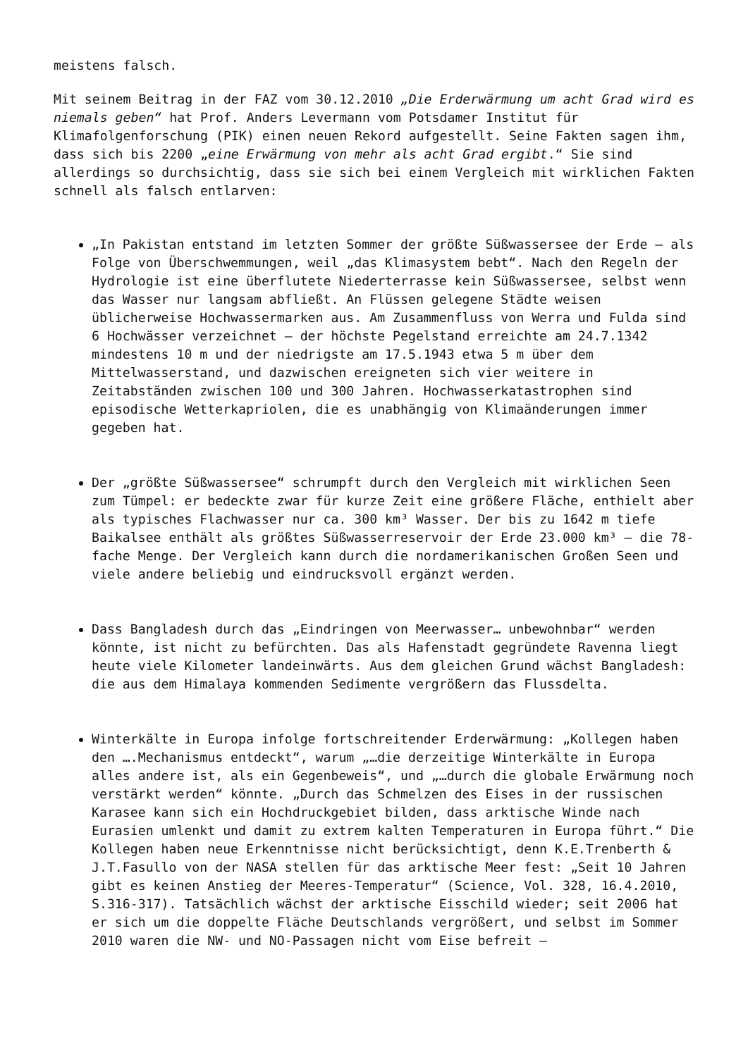meistens falsch.
Mit seinem Beitrag in der FAZ vom 30.12.2010 „Die Erderwärmung um acht Grad wird es niemals geben“ hat Prof. Anders Levermann vom Potsdamer Institut für Klimafolgenforschung (PIK) einen neuen Rekord aufgestellt. Seine Fakten sagen ihm, dass sich bis 2200 „eine Erwärmung von mehr als acht Grad ergibt.“ Sie sind allerdings so durchsichtig, dass sie sich bei einem Vergleich mit wirklichen Fakten schnell als falsch entlarven:
„In Pakistan entstand im letzten Sommer der größte Süßwassersee der Erde – als Folge von Überschwemmungen, weil „das Klimasystem bebt“. Nach den Regeln der Hydrologie ist eine überflutete Niederterrasse kein Süßwassersee, selbst wenn das Wasser nur langsam abfließt. An Flüssen gelegene Städte weisen üblicherweise Hochwassermarken aus. Am Zusammenfluss von Werra und Fulda sind 6 Hochwässer verzeichnet – der höchste Pegelstand erreichte am 24.7.1342 mindestens 10 m und der niedrigste am 17.5.1943 etwa 5 m über dem Mittelwasserstand, und dazwischen ereigneten sich vier weitere in Zeitabständen zwischen 100 und 300 Jahren. Hochwasserkatastrophen sind episodische Wetterkapriolen, die es unabhängig von Klimaänderungen immer gegeben hat.
Der „größte Süßwassersee“ schrumpft durch den Vergleich mit wirklichen Seen zum Tümpel: er bedeckte zwar für kurze Zeit eine größere Fläche, enthielt aber als typisches Flachwasser nur ca. 300 km³ Wasser. Der bis zu 1642 m tiefe Baikalsee enthält als größtes Süßwasserreservoir der Erde 23.000 km³ – die 78-fache Menge. Der Vergleich kann durch die nordamerikanischen Großen Seen und viele andere beliebig und eindrucksvoll ergänzt werden.
Dass Bangladesh durch das „Eindringen von Meerwasser… unbewohnbar“ werden könnte, ist nicht zu befürchten. Das als Hafenstadt gegründete Ravenna liegt heute viele Kilometer landeinwärts. Aus dem gleichen Grund wächst Bangladesh: die aus dem Himalaya kommenden Sedimente vergrößern das Flussdelta.
Winterkälte in Europa infolge fortschreitender Erderwärmung: „Kollegen haben den ….Mechanismus entdeckt“, warum „…die derzeitige Winterkälte in Europa alles andere ist, als ein Gegenbeweis“, und „…durch die globale Erwärmung noch verstärkt werden“ könnte. „Durch das Schmelzen des Eises in der russischen Karasee kann sich ein Hochdruckgebiet bilden, dass arktische Winde nach Eurasien umlenkt und damit zu extrem kalten Temperaturen in Europa führt.“ Die Kollegen haben neue Erkenntnisse nicht berücksichtigt, denn K.E.Trenberth & J.T.Fasullo von der NASA stellen für das arktische Meer fest: „Seit 10 Jahren gibt es keinen Anstieg der Meeres-Temperatur“ (Science, Vol. 328, 16.4.2010, S.316-317). Tatsächlich wächst der arktische Eisschild wieder; seit 2006 hat er sich um die doppelte Fläche Deutschlands vergrößert, und selbst im Sommer 2010 waren die NW- und NO-Passagen nicht vom Eise befreit –